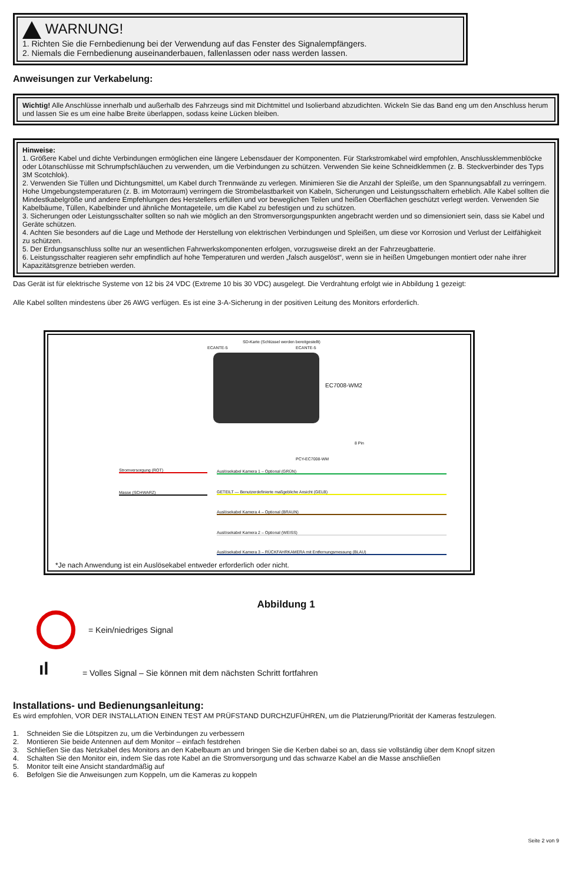WARNUNG!
1. Richten Sie die Fernbedienung bei der Verwendung auf das Fenster des Signalempfängers.
2. Niemals die Fernbedienung auseinanderbauen, fallenlassen oder nass werden lassen.
Anweisungen zur Verkabelung:
Wichtig! Alle Anschlüsse innerhalb und außerhalb des Fahrzeugs sind mit Dichtmittel und Isolierband abzudichten. Wickeln Sie das Band eng um den Anschluss herum und lassen Sie es um eine halbe Breite überlappen, sodass keine Lücken bleiben.
Hinweise:
1. Größere Kabel und dichte Verbindungen ermöglichen eine längere Lebensdauer der Komponenten. Für Starkstromkabel wird empfohlen, Anschlussklemmenblöcke oder Lötanschlüsse mit Schrumpfschläuchen zu verwenden, um die Verbindungen zu schützen. Verwenden Sie keine Schneidklemmen (z. B. Steckverbinder des Typs 3M Scotchlok).
2. Verwenden Sie Tüllen und Dichtungsmittel, um Kabel durch Trennwände zu verlegen. Minimieren Sie die Anzahl der Spleiße, um den Spannungsabfall zu verringern. Hohe Umgebungstemperaturen (z. B. im Motorraum) verringern die Strombelastbarkeit von Kabeln, Sicherungen und Leistungsschaltern erheblich. Alle Kabel sollten die Mindestkabelgröße und andere Empfehlungen des Herstellers erfüllen und vor beweglichen Teilen und heißen Oberflächen geschützt verlegt werden. Verwenden Sie Kabelbäume, Tüllen, Kabelbinder und ähnliche Montageteile, um die Kabel zu befestigen und zu schützen.
3. Sicherungen oder Leistungsschalter sollten so nah wie möglich an den Stromversorgungspunkten angebracht werden und so dimensioniert sein, dass sie Kabel und Geräte schützen.
4. Achten Sie besonders auf die Lage und Methode der Herstellung von elektrischen Verbindungen und Spleißen, um diese vor Korrosion und Verlust der Leitfähigkeit zu schützen.
5. Der Erdungsanschluss sollte nur an wesentlichen Fahrwerkskomponenten erfolgen, vorzugsweise direkt an der Fahrzeugbatterie.
6. Leistungsschalter reagieren sehr empfindlich auf hohe Temperaturen und werden „falsch ausgelöst“, wenn sie in heißen Umgebungen montiert oder nahe ihrer Kapazitätsgrenze betrieben werden.
Das Gerät ist für elektrische Systeme von 12 bis 24 VDC (Extreme 10 bis 30 VDC) ausgelegt. Die Verdrahtung erfolgt wie in Abbildung 1 gezeigt:
Alle Kabel sollten mindestens über 26 AWG verfügen. Es ist eine 3-A-Sicherung in der positiven Leitung des Monitors erforderlich.
ECANTE-5
SD-Karte (Schlüssel werden bereitgestellt)
ECANTE-5
EC7008-WM2
8 Pin
PCY-EC7008-WM
Stromversorgung (ROT)
Masse (SCHWARZ)
Auslösekabel Kamera 1 – Optional (GRÜN)
GETEILT — Benutzerdefinierte maßgebliche Ansicht (GELB)
Auslösekabel Kamera 4 – Optional (BRAUN)
Auslösekabel Kamera 2 – Optional (WEISS)
Auslösekabel Kamera 3 – RÜCKFAHRKAMERA mit Entfernungsmessung (BLAU)
*Je nach Anwendung ist ein Auslösekabel entweder erforderlich oder nicht.
Abbildung 1
= Kein/niedriges Signal
ıl
= Volles Signal – Sie können mit dem nächsten Schritt fortfahren
Installations- und Bedienungsanleitung:
Es wird empfohlen, VOR DER INSTALLATION EINEN TEST AM PRÜFSTAND DURCHZUFÜHREN, um die Platzierung/Priorität der Kameras festzulegen.
1. Schneiden Sie die Lötspitzen zu, um die Verbindungen zu verbessern
2. Montieren Sie beide Antennen auf dem Monitor – einfach festdrehen
3. Schließen Sie das Netzkabel des Monitors an den Kabelbaum an und bringen Sie die Kerben dabei so an, dass sie vollständig über dem Knopf sitzen
4. Schalten Sie den Monitor ein, indem Sie das rote Kabel an die Stromversorgung und das schwarze Kabel an die Masse anschließen
5. Monitor teilt eine Ansicht standardmäßig auf
6. Befolgen Sie die Anweisungen zum Koppeln, um die Kameras zu koppeln
Seite 2 von 9